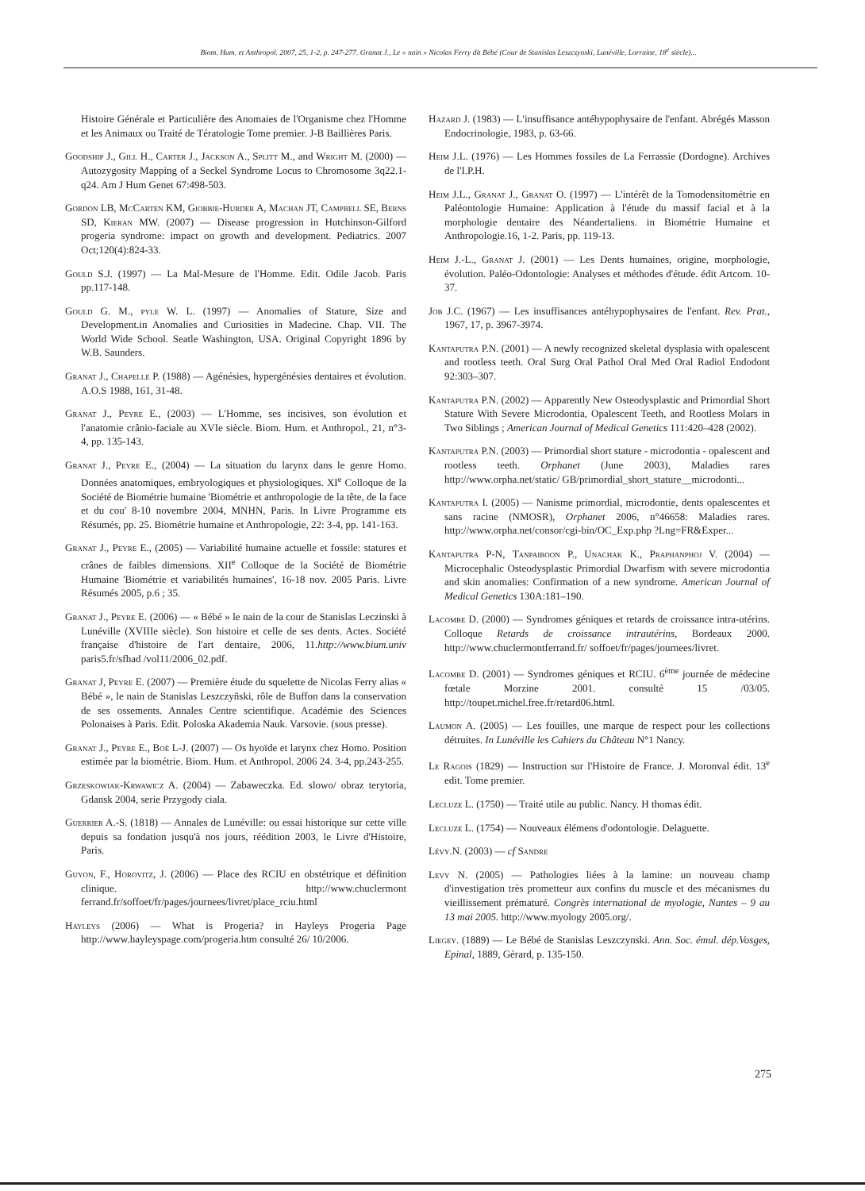Biom. Hum. et Anthropol. 2007, 25, 1-2, p. 247-277. Granat J., Le « nain » Nicolas Ferry dit Bébé (Cour de Stanislas Leszczynski, Lunéville, Lorraine, 18<sup>e</sup> siècle)...
Histoire Générale et Particulière des Anomaies de l'Organisme chez l'Homme et les Animaux ou Traité de Tératologie Tome premier. J-B Baillières Paris.
Goodship J., Gill H., Carter J., Jackson A., Splitt M., and Wright M. (2000) — Autozygosity Mapping of a Seckel Syndrome Locus to Chromosome 3q22.1-q24. Am J Hum Genet 67:498-503.
Gordon LB, McCarten KM, Giobbie-Hurder A, Machan JT, Campbell SE, Berns SD, Kieran MW. (2007) — Disease progression in Hutchinson-Gilford progeria syndrome: impact on growth and development. Pediatrics. 2007 Oct;120(4):824-33.
Gould S.J. (1997) — La Mal-Mesure de l'Homme. Edit. Odile Jacob. Paris pp.117-148.
Gould G. M., pyle W. L. (1997) — Anomalies of Stature, Size and Development.in Anomalies and Curiosities in Madecine. Chap. VII. The World Wide School. Seatle Washington, USA. Original Copyright 1896 by W.B. Saunders.
Granat J., Chapelle P. (1988) — Agénésies, hypergénésies dentaires et évolution. A.O.S 1988, 161, 31-48.
Granat J., Peyre E., (2003) — L'Homme, ses incisives, son évolution et l'anatomie crânio-faciale au XVIe siècle. Biom. Hum. et Anthropol., 21, n°3-4, pp. 135-143.
Granat J., Peyre E., (2004) — La situation du larynx dans le genre Homo. Données anatomiques, embryologiques et physiologiques. XI<sup>e</sup> Colloque de la Société de Biométrie humaine 'Biométrie et anthropologie de la tête, de la face et du cou' 8-10 novembre 2004, MNHN, Paris. In Livre Programme ets Résumés, pp. 25. Biométrie humaine et Anthropologie, 22: 3-4, pp. 141-163.
Granat J., Peyre E., (2005) — Variabilité humaine actuelle et fossile: statures et crânes de faibles dimensions. XII<sup>e</sup> Colloque de la Société de Biométrie Humaine 'Biométrie et variabilités humaines', 16-18 nov. 2005 Paris. Livre Résumés 2005, p.6 ; 35.
Granat J., Peyre E. (2006) — « Bébé » le nain de la cour de Stanislas Leczinski à Lunéville (XVIIIe siècle). Son histoire et celle de ses dents. Actes. Société française d'histoire de l'art dentaire, 2006, 11.http://www.bium.univ paris5.fr/sfhad /vol11/2006_02.pdf.
Granat J, Peyre E. (2007) — Première étude du squelette de Nicolas Ferry alias « Bébé », le nain de Stanislas Leszczyñski, rôle de Buffon dans la conservation de ses ossements. Annales Centre scientifique. Académie des Sciences Polonaises à Paris. Edit. Poloska Akademia Nauk. Varsovie. (sous presse).
Granat J., Peyre E., Boë L-J. (2007) — Os hyoïde et larynx chez Homo. Position estimée par la biométrie. Biom. Hum. et Anthropol. 2006 24. 3-4, pp.243-255.
Grzeskowiak-Krwawicz A. (2004) — Zabaweczka. Ed. slowo/ obraz terytoria, Gdansk 2004, serie Przygody ciala.
Guerrier A.-S. (1818) — Annales de Lunéville: ou essai historique sur cette ville depuis sa fondation jusqu'à nos jours, réédition 2003, le Livre d'Histoire, Paris.
Guyon, F., Horovitz, J. (2006) — Place des RCIU en obstétrique et définition clinique. http://www.chuclermont ferrand.fr/soffoet/fr/pages/journees/livret/place_rciu.html
Hayleys (2006) — What is Progeria? in Hayleys Progeria Page http://www.hayleyspage.com/progeria.htm consulté 26/ 10/2006.
Hazard J. (1983) — L'insuffisance antéhypophysaire de l'enfant. Abrégés Masson Endocrinologie, 1983, p. 63-66.
Heim J.L. (1976) — Les Hommes fossiles de La Ferrassie (Dordogne). Archives de l'I.P.H.
Heim J.L., Granat J., Granat O. (1997) — L'intérêt de la Tomodensitométrie en Paléontologie Humaine: Application à l'étude du massif facial et à la morphologie dentaire des Néandertaliens. in Biométrie Humaine et Anthropologie.16, 1-2. Paris, pp. 119-13.
Heim J.-L., Granat J. (2001) — Les Dents humaines, origine, morphologie, évolution. Paléo-Odontologie: Analyses et méthodes d'étude. édit Artcom. 10-37.
Job J.C. (1967) — Les insuffisances antéhypophysaires de l'enfant. Rev. Prat., 1967, 17, p. 3967-3974.
Kantaputra P.N. (2001) — A newly recognized skeletal dysplasia with opalescent and rootless teeth. Oral Surg Oral Pathol Oral Med Oral Radiol Endodont 92:303–307.
Kantaputra P.N. (2002) — Apparently New Osteodysplastic and Primordial Short Stature With Severe Microdontia, Opalescent Teeth, and Rootless Molars in Two Siblings ; American Journal of Medical Genetics 111:420–428 (2002).
Kantaputra P.N. (2003) — Primordial short stature - microdontia - opalescent and rootless teeth. Orphanet (June 2003), Maladies rares http://www.orpha.net/static/ GB/primordial_short_stature__microdonti...
Kantaputra I. (2005) — Nanisme primordial, microdontie, dents opalescentes et sans racine (NMOSR), Orphanet 2006, n°46658: Maladies rares. http://www.orpha.net/consor/cgi-bin/OC_Exp.php ?Lng=FR&Exper...
Kantaputra P-N, Tanpaiboon P., Unachak K., Praphanphoj V. (2004) — Microcephalic Osteodysplastic Primordial Dwarfism with severe microdontia and skin anomalies: Confirmation of a new syndrome. American Journal of Medical Genetics 130A:181–190.
Lacombe D. (2000) — Syndromes géniques et retards de croissance intra-utérins. Colloque Retards de croissance intrautérins, Bordeaux 2000. http://www.chuclermontferrand.fr/ soffoet/fr/pages/journees/livret.
Lacombe D. (2001) — Syndromes géniques et RCIU. 6<sup>ème</sup> journée de médecine fœtale Morzine 2001. consulté 15 /03/05. http://toupet.michel.free.fr/retard06.html.
Laumon A. (2005) — Les fouilles, une marque de respect pour les collections détruites. In Lunéville les Cahiers du Château N°1 Nancy.
Le Ragois (1829) — Instruction sur l'Histoire de France. J. Moronval édit. 13<sup>e</sup> edit. Tome premier.
Lecluze L. (1750) — Traité utile au public. Nancy. H thomas édit.
Lecluze L. (1754) — Nouveaux élémens d'odontologie. Delaguette.
Lévy.N. (2003) — cf Sandre
Levy N. (2005) — Pathologies liées à la lamine: un nouveau champ d'investigation très prometteur aux confins du muscle et des mécanismes du vieillissement prématuré. Congrès international de myologie, Nantes – 9 au 13 mai 2005. http://www.myology 2005.org/.
Liegey. (1889) — Le Bébé de Stanislas Leszczynski. Ann. Soc. émul. dép.Vosges, Epinal, 1889, Gérard, p. 135-150.
275